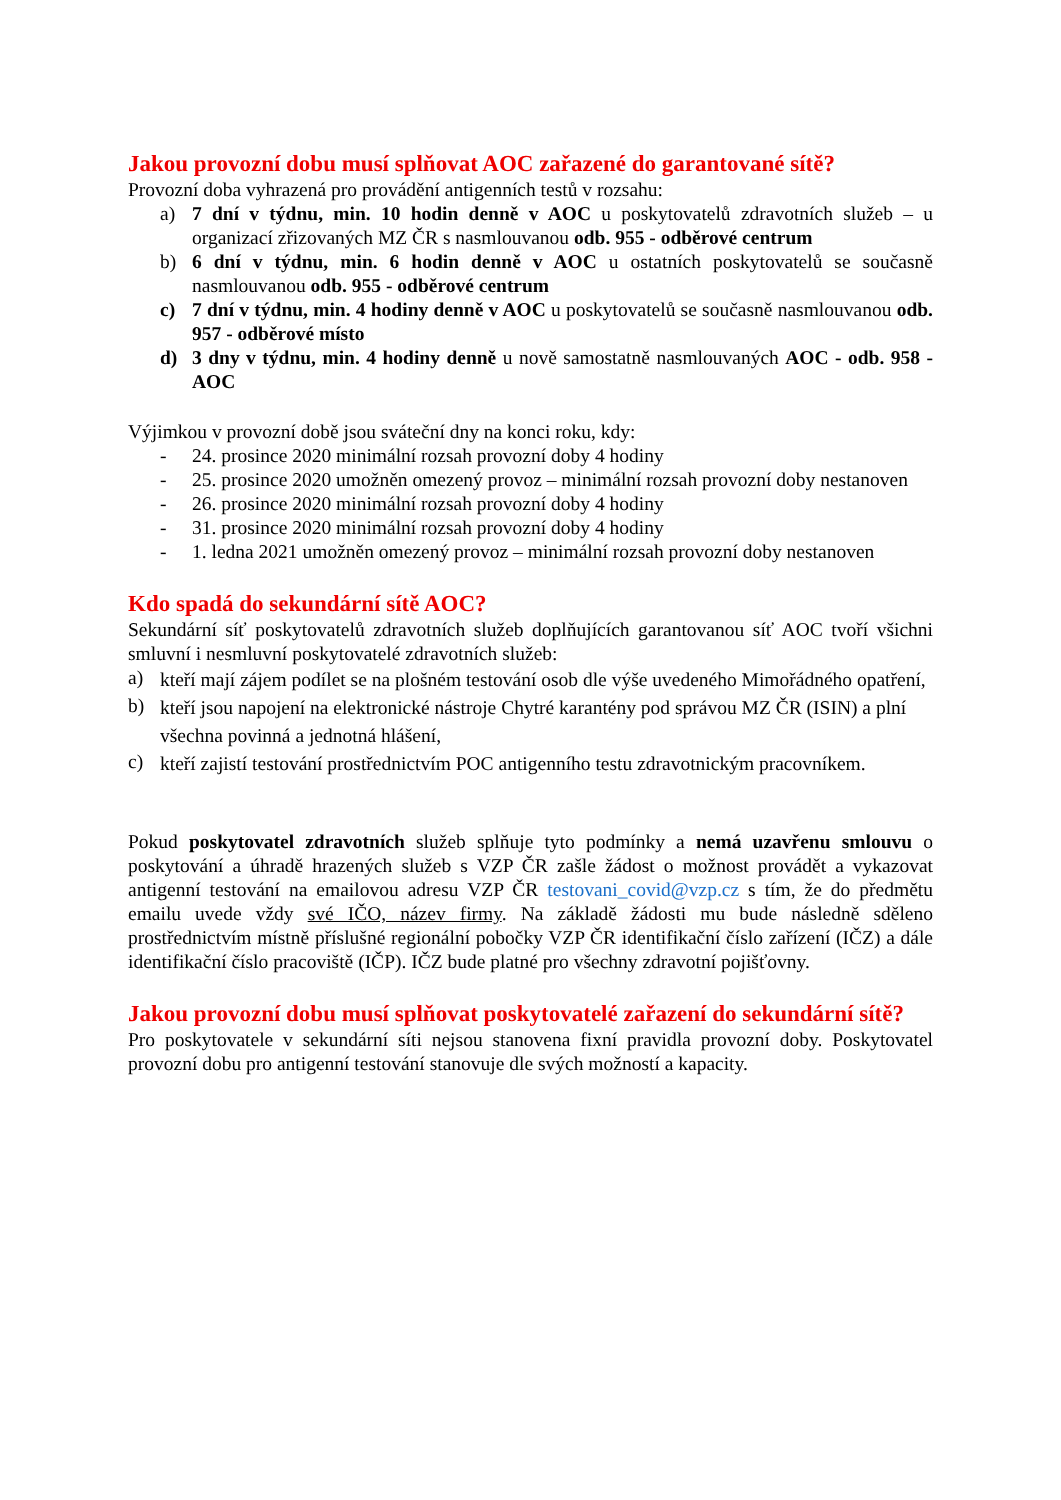Jakou provozní dobu musí splňovat AOC zařazené do garantované sítě?
Provozní doba vyhrazená pro provádění antigenních testů v rozsahu:
a) 7 dní v týdnu, min. 10 hodin denně v AOC u poskytovatelů zdravotních služeb – u organizací zřizovaných MZ ČR s nasmlouvanou odb. 955 - odběrové centrum
b) 6 dní v týdnu, min. 6 hodin denně v AOC u ostatních poskytovatelů se současně nasmlouvanou odb. 955 - odběrové centrum
c) 7 dní v týdnu, min. 4 hodiny denně v AOC u poskytovatelů se současně nasmlouvanou odb. 957 - odběrové místo
d) 3 dny v týdnu, min. 4 hodiny denně u nově samostatně nasmlouvaných AOC - odb. 958 - AOC
Výjimkou v provozní době jsou sváteční dny na konci roku, kdy:
- 24. prosince 2020 minimální rozsah provozní doby 4 hodiny
- 25. prosince 2020 umožněn omezený provoz – minimální rozsah provozní doby nestanoven
- 26. prosince 2020 minimální rozsah provozní doby 4 hodiny
- 31. prosince 2020 minimální rozsah provozní doby 4 hodiny
- 1. ledna 2021 umožněn omezený provoz – minimální rozsah provozní doby nestanoven
Kdo spadá do sekundární sítě AOC?
Sekundární síť poskytovatelů zdravotních služeb doplňujících garantovanou síť AOC tvoří všichni smluvní i nesmluvní poskytovatelé zdravotních služeb:
a) kteří mají zájem podílet se na plošném testování osob dle výše uvedeného Mimořádného opatření,
b) kteří jsou napojení na elektronické nástroje Chytré karantény pod správou MZ ČR (ISIN) a plní všechna povinná a jednotná hlášení,
c) kteří zajistí testování prostřednictvím POC antigenního testu zdravotnickým pracovníkem.
Pokud poskytovatel zdravotních služeb splňuje tyto podmínky a nemá uzavřenu smlouvu o poskytování a úhradě hrazených služeb s VZP ČR zašle žádost o možnost provádět a vykazovat antigenní testování na emailovou adresu VZP ČR testovani_covid@vzp.cz s tím, že do předmětu emailu uvede vždy své IČO, název firmy. Na základě žádosti mu bude následně sděleno prostřednictvím místně příslušné regionální pobočky VZP ČR identifikační číslo zařízení (IČZ) a dále identifikační číslo pracoviště (IČP). IČZ bude platné pro všechny zdravotní pojišťovny.
Jakou provozní dobu musí splňovat poskytovatelé zařazení do sekundární sítě?
Pro poskytovatele v sekundární síti nejsou stanovena fixní pravidla provozní doby. Poskytovatel provozní dobu pro antigenní testování stanovuje dle svých možností a kapacity.